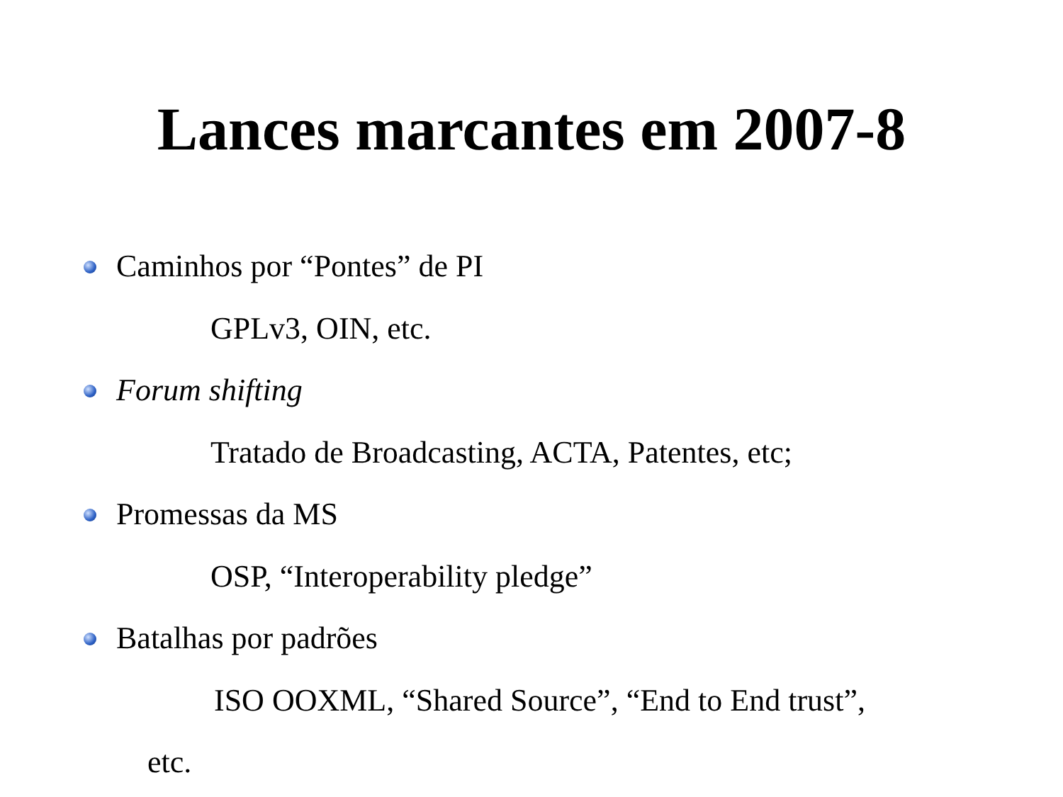Lances marcantes em 2007-8
Caminhos por “Pontes” de PI
GPLv3, OIN, etc.
Forum shifting
Tratado de Broadcasting, ACTA, Patentes, etc;
Promessas da MS
OSP, “Interoperability pledge”
Batalhas por padrões
ISO OOXML, “Shared Source”, “End to End trust”,
etc.